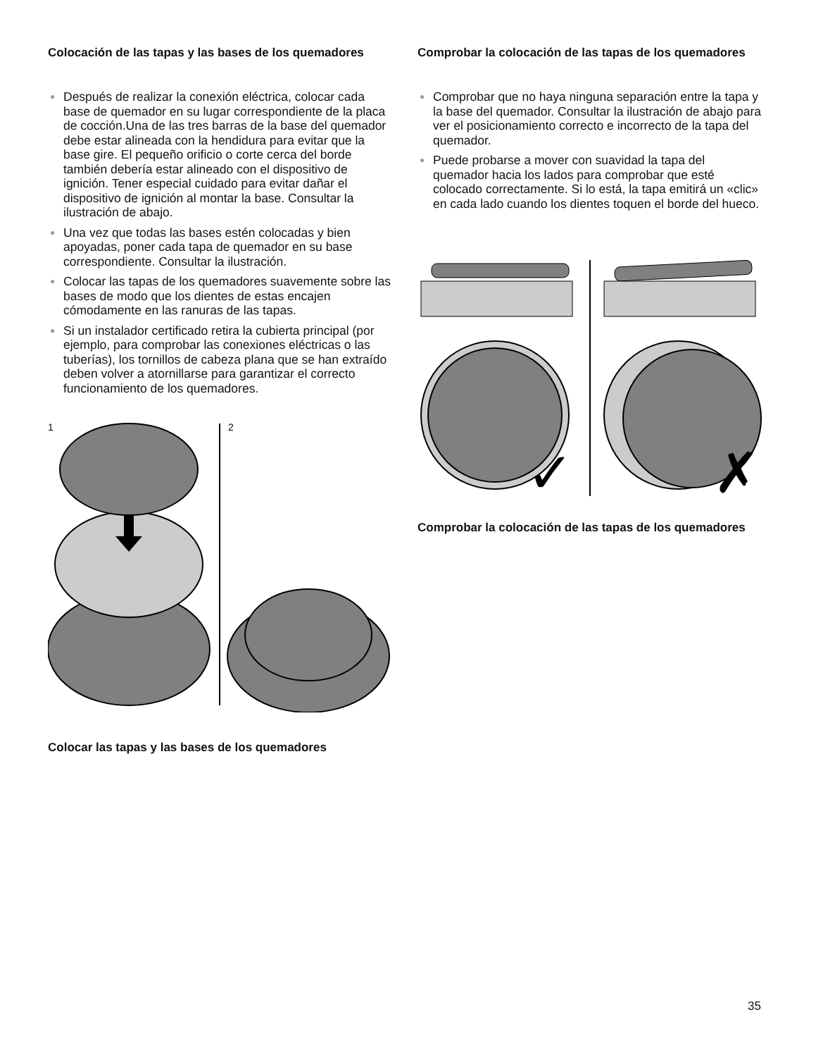Colocación de las tapas y las bases de los quemadores
● Después de realizar la conexión eléctrica, colocar cada base de quemador en su lugar correspondiente de la placa de cocción.Una de las tres barras de la base del quemador debe estar alineada con la hendidura para evitar que la base gire. El pequeño orificio o corte cerca del borde también debería estar alineado con el dispositivo de ignición. Tener especial cuidado para evitar dañar el dispositivo de ignición al montar la base. Consultar la ilustración de abajo.
● Una vez que todas las bases estén colocadas y bien apoyadas, poner cada tapa de quemador en su base correspondiente. Consultar la ilustración.
● Colocar las tapas de los quemadores suavemente sobre las bases de modo que los dientes de estas encajen cómodamente en las ranuras de las tapas.
● Si un instalador certificado retira la cubierta principal (por ejemplo, para comprobar las conexiones eléctricas o las tuberías), los tornillos de cabeza plana que se han extraído deben volver a atornillarse para garantizar el correcto funcionamiento de los quemadores.
1
2
Colocar las tapas y las bases de los quemadores
Comprobar la colocación de las tapas de los quemadores
● Comprobar que no haya ninguna separación entre la tapa y la base del quemador. Consultar la ilustración de abajo para ver el posicionamiento correcto e incorrecto de la tapa del quemador.
● Puede probarse a mover con suavidad la tapa del quemador hacia los lados para comprobar que esté colocado correctamente. Si lo está, la tapa emitirá un «clic» en cada lado cuando los dientes toquen el borde del hueco.
✓
✗
Comprobar la colocación de las tapas de los quemadores
35